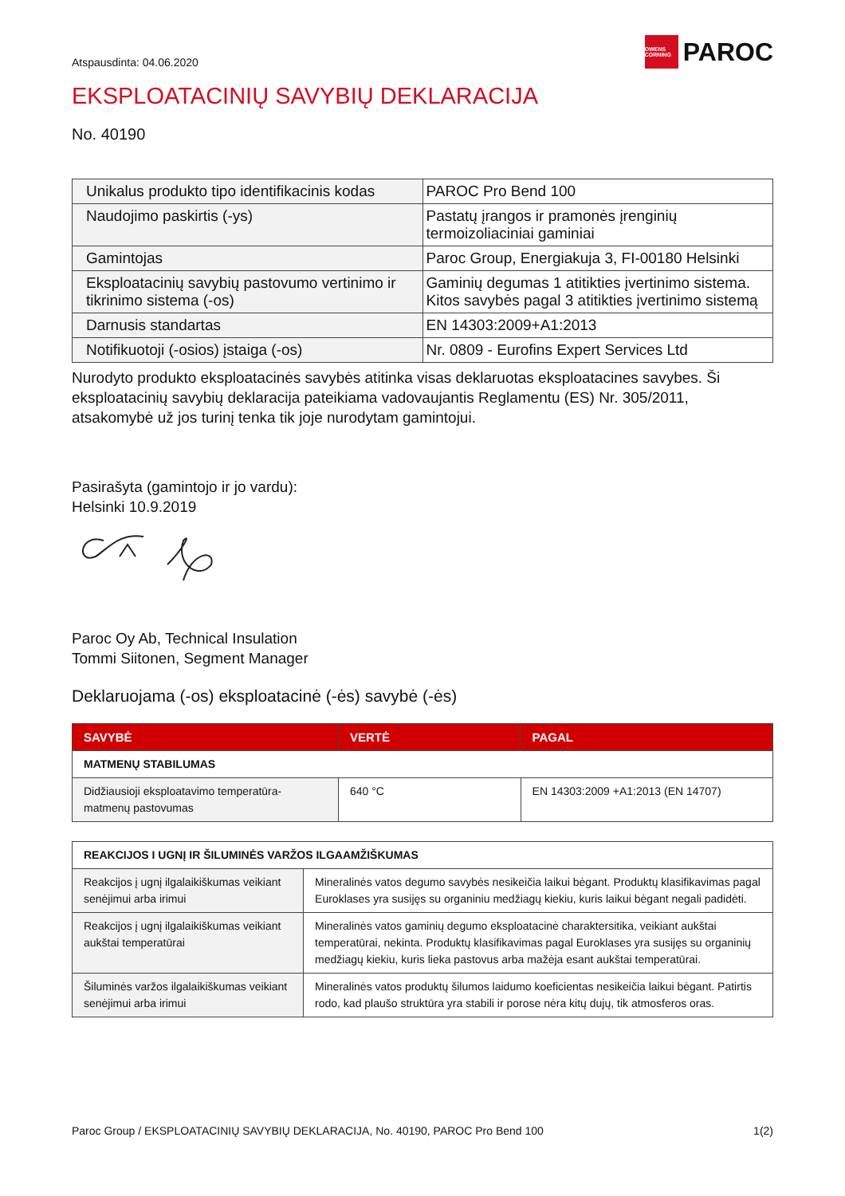Atspausdinta: 04.06.2020
OWENS CORNING
PAROC
EKSPLOATACINIŲ SAVYBIŲ DEKLARACIJA
No. 40190
| Unikalus produkto tipo identifikacinis kodas | PAROC Pro Bend 100 |
| Naudojimo paskirtis (-ys) | Pastatų įrangos ir pramonės įrenginių termoizoliaciniai gaminiai |
| Gamintojas | Paroc Group, Energiakuja 3, FI-00180 Helsinki |
| Eksploatacinių savybių pastovumo vertinimo ir tikrinimo sistema (-os) | Gaminių degumas 1 atitikties įvertinimo sistema. Kitos savybės pagal 3 atitikties įvertinimo sistemą |
| Darnusis standartas | EN 14303:2009+A1:2013 |
| Notifikuotoji (-osios) įstaiga (-os) | Nr. 0809 - Eurofins Expert Services Ltd |
Nurodyto produkto eksploatacinės savybės atitinka visas deklaruotas eksploatacines savybes. Ši eksploatacinių savybių deklaracija pateikiama vadovaujantis Reglamentu (ES) Nr. 305/2011, atsakomybė už jos turinį tenka tik joje nurodytam gamintojui.
Pasirašyta (gamintojo ir jo vardu):
Helsinki 10.9.2019
Paroc Oy Ab, Technical Insulation
Tommi Siitonen, Segment Manager
Deklaruojama (-os) eksploatacinė (-ės) savybė (-ės)
| SAVYBĖ | VERTĖ | PAGAL |
| --- | --- | --- |
| MATMENŲ STABILUMAS | | |
| Didžiausioji eksploatavimo temperatūra- matmenų pastovumas | 640 °C | EN 14303:2009 +A1:2013 (EN 14707) |
| REAKCIJOS I UGNĮ IR ŠILUMINĖS VARŽOS ILGAAMŽIŠKUMAS | |
| Reakcijos į ugnį ilgalaikiškumas veikiant senėjimui arba irimui | Mineralinės vatos degumo savybės nesikeičia laikui bėgant. Produktų klasifikavimas pagal Euroklases yra susijęs su organiniu medžiagų kiekiu, kuris laikui bėgant negali padidėti. |
| Reakcijos į ugnį ilgalaikiškumas veikiant aukštai temperatūrai | Mineralinės vatos gaminių degumo eksploatacinė charaktersitika, veikiant aukštai temperatūrai, nekinta. Produktų klasifikavimas pagal Euroklases yra susijęs su organinių medžiagų kiekiu, kuris lieka pastovus arba mažėja esant aukštai temperatūrai. |
| Šiluminės varžos ilgalaikiškumas veikiant senėjimui arba irimui | Mineralinės vatos produktų šilumos laidumo koeficientas nesikeičia laikui bėgant. Patirtis rodo, kad plaušo struktūra yra stabili ir porose nėra kitų dujų, tik atmosferos oras. |
Paroc Group / EKSPLOATACINIŲ SAVYBIŲ DEKLARACIJA, No. 40190, PAROC Pro Bend 100 1(2)